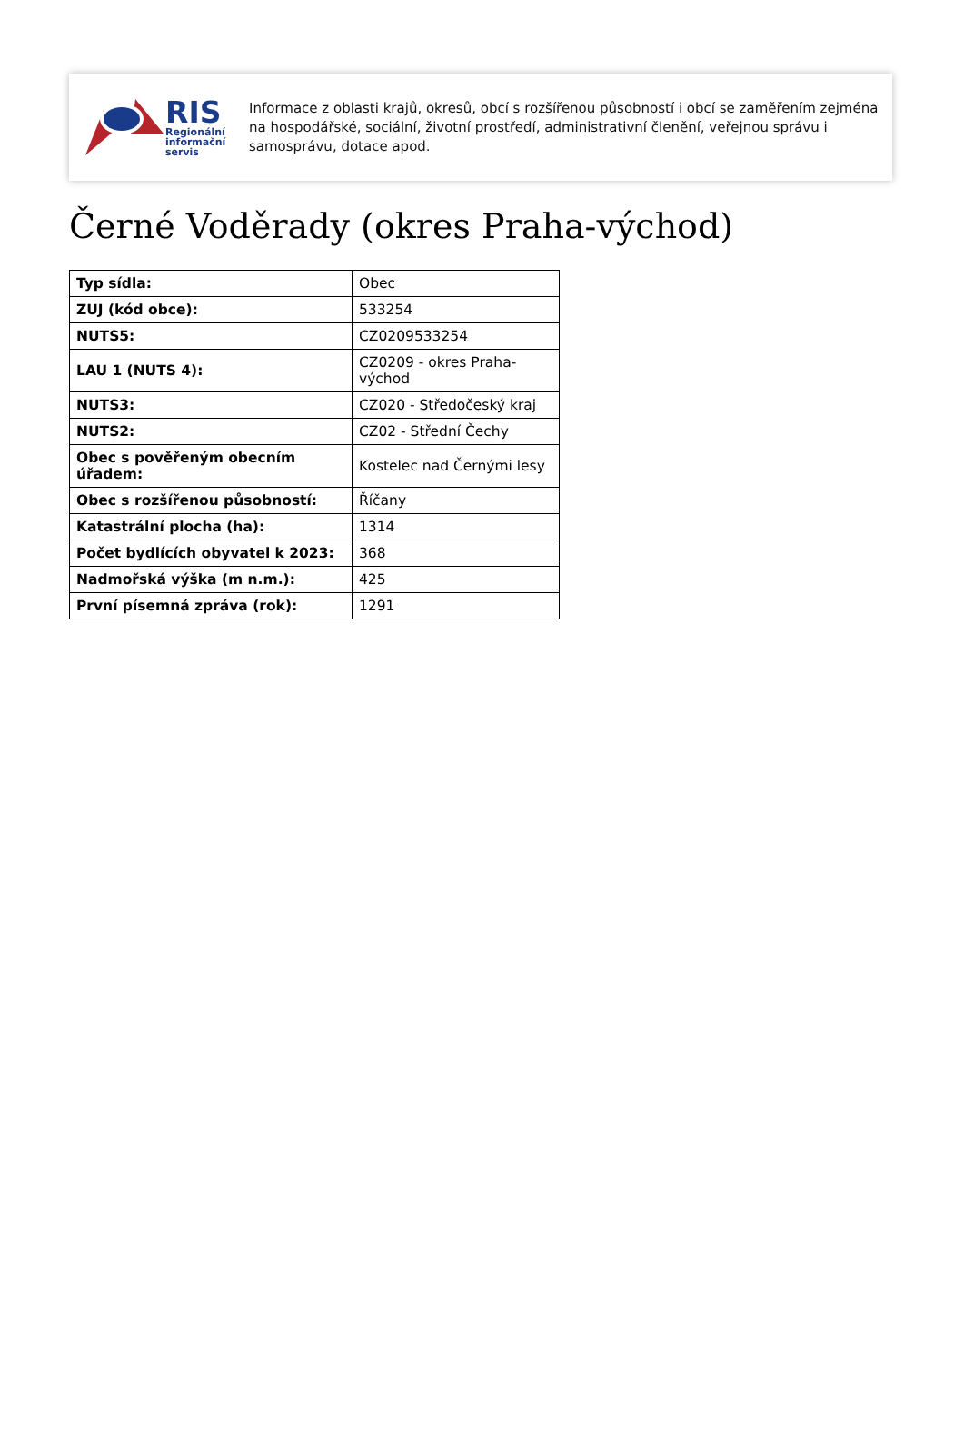RIS
Regionální
informační
servis
Informace z oblasti krajů, okresů, obcí s rozšířenou působností i obcí se zaměřením zejména na hospodářské, sociální, životní prostředí, administrativní členění, veřejnou správu i samosprávu, dotace apod.
Černé Voděrady (okres Praha-východ)
| Typ sídla: | Obec |
| ZUJ (kód obce): | 533254 |
| NUTS5: | CZ0209533254 |
| LAU 1 (NUTS 4): | CZ0209 - okres Praha-východ |
| NUTS3: | CZ020 - Středočeský kraj |
| NUTS2: | CZ02 - Střední Čechy |
| Obec s pověřeným obecním úřadem: | Kostelec nad Černými lesy |
| Obec s rozšířenou působností: | Říčany |
| Katastrální plocha (ha): | 1314 |
| Počet bydlících obyvatel k 2023: | 368 |
| Nadmořská výška (m n.m.): | 425 |
| První písemná zpráva (rok): | 1291 |